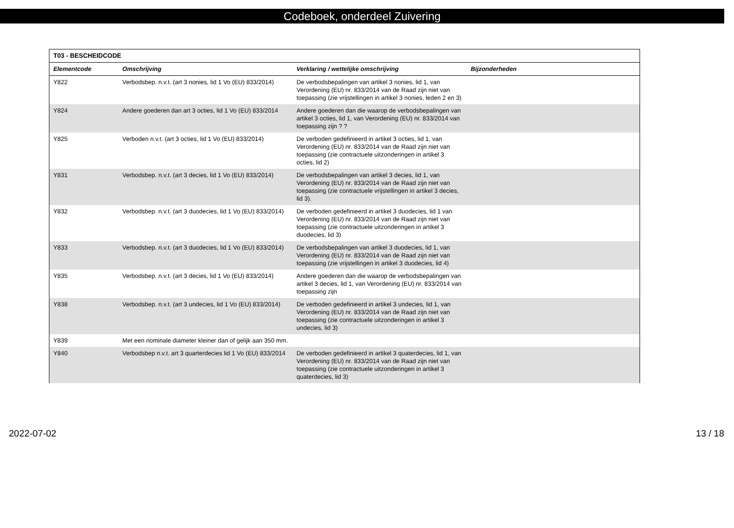Codeboek, onderdeel Zuivering
| T03 - BESCHEIDCODE | | | |
| --- | --- | --- | --- |
| Elementcode | Omschrijving | Verklaring / wettelijke omschrijving | Bijzonderheden |
| Y822 | Verbodsbep. n.v.t. (art 3 nonies, lid 1 Vo (EU) 833/2014) | De verbodsbepalingen van artikel 3 nonies, lid 1, van Verordening (EU) nr. 833/2014 van de Raad zijn niet van toepassing (zie vrijstellingen in artikel 3 nonies, leden 2 en 3) | |
| Y824 | Andere goederen dan art 3 octies, lid 1 Vo (EU) 833/2014 | Andere goederen dan die waarop de verbodsbepalingen van artikel 3 octies, lid 1, van Verordening (EU) nr. 833/2014 van toepassing zijn ? ? | |
| Y825 | Verboden n.v.t. (art 3 octies, lid 1 Vo (EU) 833/2014) | De verboden gedefinieerd in artikel 3 octies, lid 1, van Verordening (EU) nr. 833/2014 van de Raad zijn niet van toepassing (zie contractuele uitzonderingen in artikel 3 octies, lid 2) | |
| Y831 | Verbodsbep. n.v.t. (art 3 decies, lid 1 Vo (EU) 833/2014) | De verbodsbepalingen van artikel 3 decies, lid 1, van Verordening (EU) nr. 833/2014 van de Raad zijn niet van toepassing (zie contractuele vrijstellingen in artikel 3 decies, lid 3). | |
| Y832 | Verbodsbep. n.v.t. (art 3 duodecies, lid 1 Vo (EU) 833/2014) | De verboden gedefinieerd in artikel 3 duodecies, lid 1 van Verordening (EU) nr. 833/2014 van de Raad zijn niet van toepassing (zie contractuele uitzonderingen in artikel 3 duodecies, lid 3) | |
| Y833 | Verbodsbep. n.v.t. (art 3 duodecies, lid 1 Vo (EU) 833/2014) | De verbodsbepalingen van artikel 3 duodecies, lid 1, van Verordening (EU) nr. 833/2014 van de Raad zijn niet van toepassing (zie vrijstellingen in artikel 3 duodecies, lid 4) | |
| Y835 | Verbodsbep. n.v.t. (art 3 decies, lid 1 Vo (EU) 833/2014) | Andere goederen dan die waarop de verbodsbepalingen van artikel 3 decies, lid 1, van Verordening (EU) nr. 833/2014 van toepassing zijn | |
| Y838 | Verbodsbep. n.v.t. (art 3 undecies, lid 1 Vo (EU) 833/2014) | De verboden gedefinieerd in artikel 3 undecies, lid 1, van Verordening (EU) nr. 833/2014 van de Raad zijn niet van toepassing (zie contractuele uitzonderingen in artikel 3 undecies, lid 3) | |
| Y839 | Met een nominale diameter kleiner dan of gelijk aan 350 mm. | | |
| Y840 | Verbodsbep n.v.t. art 3 quarterdecies lid 1 Vo (EU) 833/2014 | De verboden gedefinieerd in artikel 3 quaterdecies, lid 1, van Verordening (EU) nr. 833/2014 van de Raad zijn niet van toepassing (zie contractuele uitzonderingen in artikel 3 quaterdecies, lid 3) | |
2022-07-02 13 / 18